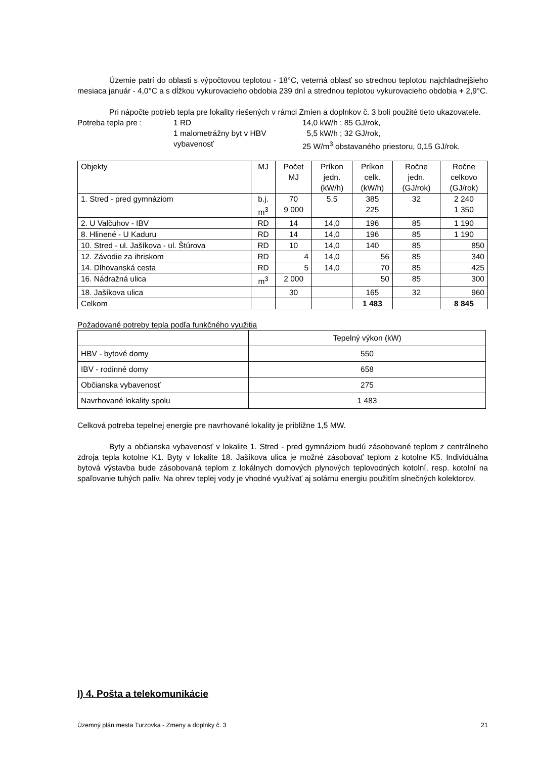Územie patrí do oblasti s výpočtovou teplotou - 18°C, veterná oblasť so strednou teplotou najchladnejšieho mesiaca január - 4,0°C a s dĺžkou vykurovacieho obdobia 239 dní a strednou teplotou vykurovacieho obdobia + 2,9°C.
Pri nápočte potrieb tepla pre lokality riešených v rámci Zmien a doplnkov č. 3 boli použité tieto ukazovatele.
Potreba tepla pre :
1 RD
14,0 kW/h ; 85 GJ/rok,
1 malometrážny byt v HBV
5,5 kW/h ; 32 GJ/rok,
vybavenosť
25 W/m<sup>3</sup> obstavaného priestoru, 0,15 GJ/rok.
| Objekty | MJ | Počet MJ | Príkon jedn. (kW/h) | Príkon celk. (kW/h) | Ročne jedn. (GJ/rok) | Ročne celkovo (GJ/rok) |
| 1. Stred - pred gymnáziom | b.j. m<sup>3</sup> | 70 9 000 | 5,5 | 385 225 | 32 | 2 240 1 350 |
| 2. U Valčuhov - IBV | RD | 14 | 14,0 | 196 | 85 | 1 190 |
| 8. Hlinené - U Kaduru | RD | 14 | 14,0 | 196 | 85 | 1 190 |
| 10. Stred - ul. Jašíkova - ul. Štúrova | RD | 10 | 14,0 | 140 | 85 | 850 |
| 12. Závodie za ihriskom | RD | 4 | 14,0 | 56 | 85 | 340 |
| 14. Dlhovanská cesta | RD | 5 | 14,0 | 70 | 85 | 425 |
| 16. Nádražná ulica | m<sup>3</sup> | 2 000 | | 50 | 85 | 300 |
| 18. Jašíkova ulica | | 30 | | 165 | 32 | 960 |
| Celkom | | | | 1 483 | | 8 845 |
Požadované potreby tepla podľa funkčného využitia
| | Tepelný výkon (kW) |
| HBV - bytové domy | 550 |
| IBV - rodinné domy | 658 |
| Občianska vybavenosť | 275 |
| Navrhované lokality spolu | 1 483 |
Celková potreba tepelnej energie pre navrhované lokality je približne 1,5 MW.
Byty a občianska vybavenosť v lokalite 1. Stred - pred gymnáziom budú zásobované teplom z centrálneho zdroja tepla kotolne K1. Byty v lokalite 18. Jašíkova ulica je možné zásobovať teplom z kotolne K5. Individuálna bytová výstavba bude zásobovaná teplom z lokálnych domových plynových teplovodných kotolní, resp. kotolní na spaľovanie tuhých palív. Na ohrev teplej vody je vhodné využívať aj solárnu energiu použitím slnečných kolektorov.
I) 4. Pošta a telekomunikácie
Územný plán mesta Turzovka - Zmeny a doplnky č. 3 21